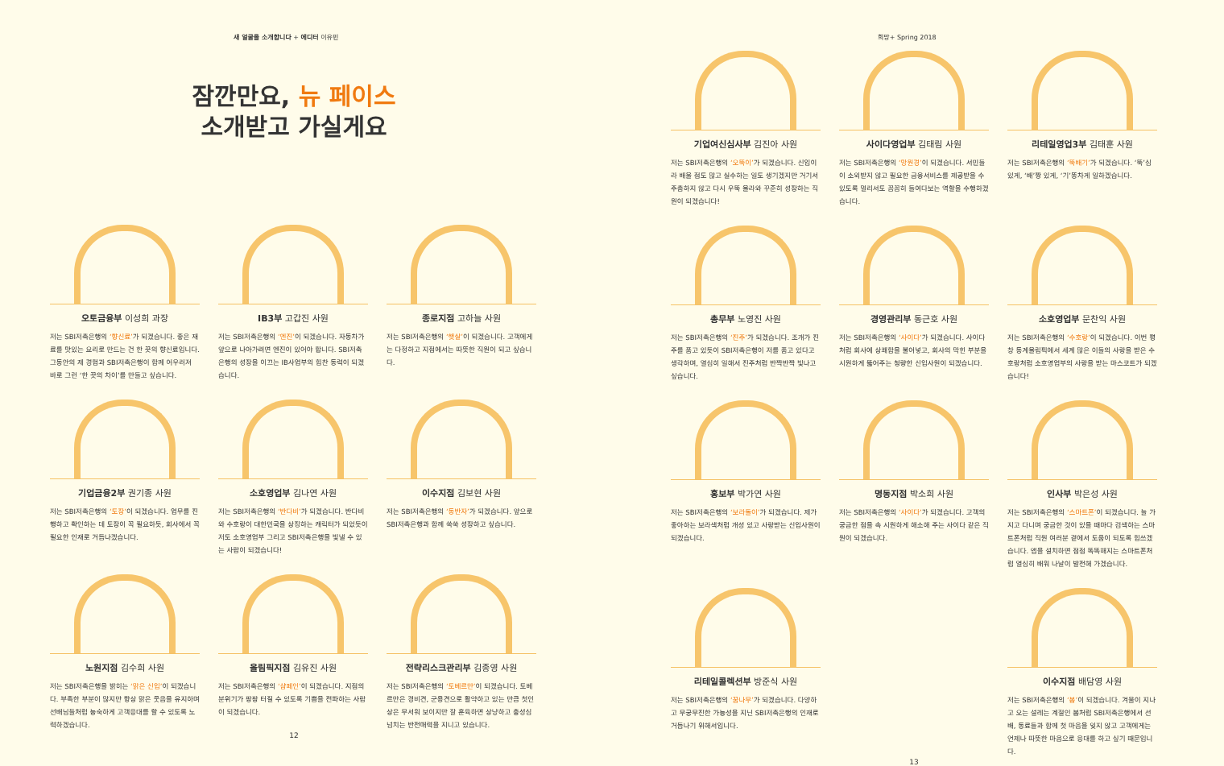새 얼굴을 소개합니다 + 에디터 이유민
잠깐만요, 뉴 페이스
소개받고 가실게요
오토금융부 이성희 과장
저는 SBI저축은행의 ‘향신료’가 되겠습니다. 좋은 재료를 맛있는 요리로 만드는 건 한 끗의 향신료입니다. 그동안의 제 경험과 SBI저축은행이 함께 어우러져 바로 그런 ‘한 끗의 차이’를 만들고 싶습니다.
IB3부 고갑진 사원
저는 SBI저축은행의 ‘엔진’이 되겠습니다. 자동차가 앞으로 나아가려면 엔진이 있어야 합니다. SBI저축은행의 성장을 이끄는 IB사업부의 힘찬 동력이 되겠습니다.
종로지점 고하늘 사원
저는 SBI저축은행의 ‘햇살’이 되겠습니다. 고객에게는 다정하고 지점에서는 따뜻한 직원이 되고 싶습니다.
기업금융2부 권기종 사원
저는 SBI저축은행의 ‘도장’이 되겠습니다. 업무를 진행하고 확인하는 데 도장이 꼭 필요하듯, 회사에서 꼭 필요한 인재로 거듭나겠습니다.
소호영업부 김나연 사원
저는 SBI저축은행의 ‘반다비’가 되겠습니다. 반다비와 수호랑이 대한민국을 상징하는 캐릭터가 되었듯이 저도 소호영업부 그리고 SBI저축은행을 빛낼 수 있는 사람이 되겠습니다!
이수지점 김보현 사원
저는 SBI저축은행의 ‘동반자’가 되겠습니다. 앞으로 SBI저축은행과 함께 쑥쑥 성장하고 싶습니다.
노원지점 김수희 사원
저는 SBI저축은행을 밝히는 ‘맑은 신입’이 되겠습니다. 부족한 부분이 많지만 항상 맑은 웃음을 유지하며 선배님들처럼 능숙하게 고객응대를 할 수 있도록 노력하겠습니다.
올림픽지점 김유진 사원
저는 SBI저축은행의 ‘샴페인’이 되겠습니다. 지점의 분위기가 팡팡 터질 수 있도록 기쁨을 전파하는 사람이 되겠습니다.
전략리스크관리부 김종영 사원
저는 SBI저축은행의 ‘도베르만’이 되겠습니다. 도베르만은 경비견, 군용견으로 활약하고 있는 만큼 첫인상은 무서워 보이지만 잘 훈육하면 상냥하고 충성심 넘치는 반전매력을 지니고 있습니다.
12
희망+ Spring 2018
기업여신심사부 김진아 사원
저는 SBI저축은행의 ‘오뚝이’가 되겠습니다. 신입이라 배울 점도 많고 실수하는 일도 생기겠지만 거기서 주춤하지 않고 다시 우뚝 올라와 꾸준히 성장하는 직원이 되겠습니다!
사이다영업부 김태림 사원
저는 SBI저축은행의 ‘망원경’이 되겠습니다. 서민들이 소외받지 않고 필요한 금융서비스를 제공받을 수 있도록 멀리서도 꼼꼼히 들여다보는 역할을 수행하겠습니다.
리테일영업3부 김태훈 사원
저는 SBI저축은행의 ‘뚝배기’가 되겠습니다. ‘뚝’심 있게, ‘배’짱 있게, ‘기’똥차게 일하겠습니다.
총무부 노영진 사원
저는 SBI저축은행의 ‘진주’가 되겠습니다. 조개가 진주를 품고 있듯이 SBI저축은행이 저를 품고 있다고 생각하며, 열심히 일해서 진주처럼 반짝반짝 빛나고 싶습니다.
경영관리부 동근호 사원
저는 SBI저축은행의 ‘사이다’가 되겠습니다. 사이다처럼 회사에 상쾌함을 불어넣고, 회사의 막힌 부분을 시원하게 뚫어주는 청량한 신입사원이 되겠습니다.
소호영업부 문찬익 사원
저는 SBI저축은행의 ‘수호랑’이 되겠습니다. 이번 평창 동계올림픽에서 세계 많은 이들의 사랑을 받은 수호랑처럼 소호영업부의 사랑을 받는 마스코트가 되겠습니다!
홍보부 박가연 사원
저는 SBI저축은행의 ‘보라돌이’가 되겠습니다. 제가 좋아하는 보라색처럼 개성 있고 사랑받는 신입사원이 되겠습니다.
명동지점 박소희 사원
저는 SBI저축은행의 ‘사이다’가 되겠습니다. 고객의 궁금한 점을 속 시원하게 해소해 주는 사이다 같은 직원이 되겠습니다.
인사부 박은성 사원
저는 SBI저축은행의 ‘스마트폰’이 되겠습니다. 늘 가지고 다니며 궁금한 것이 있을 때마다 검색하는 스마트폰처럼 직원 여러분 곁에서 도움이 되도록 힘쓰겠습니다. 앱을 설치하면 점점 똑똑해지는 스마트폰처럼 열심히 배워 나날이 발전해 가겠습니다.
리테일콜렉션부 방준식 사원
저는 SBI저축은행의 ‘꿈나무’가 되겠습니다. 다양하고 무궁무진한 가능성을 지닌 SBI저축은행의 인재로 거듭나기 위해서입니다.
이수지점 배담영 사원
저는 SBI저축은행의 ‘봄’이 되겠습니다. 겨울이 지나고 오는 설레는 계절인 봄처럼 SBI저축은행에서 선배, 동료들과 함께 첫 마음을 잊지 않고 고객에게는 언제나 따뜻한 마음으로 응대를 하고 싶기 때문입니다.
13